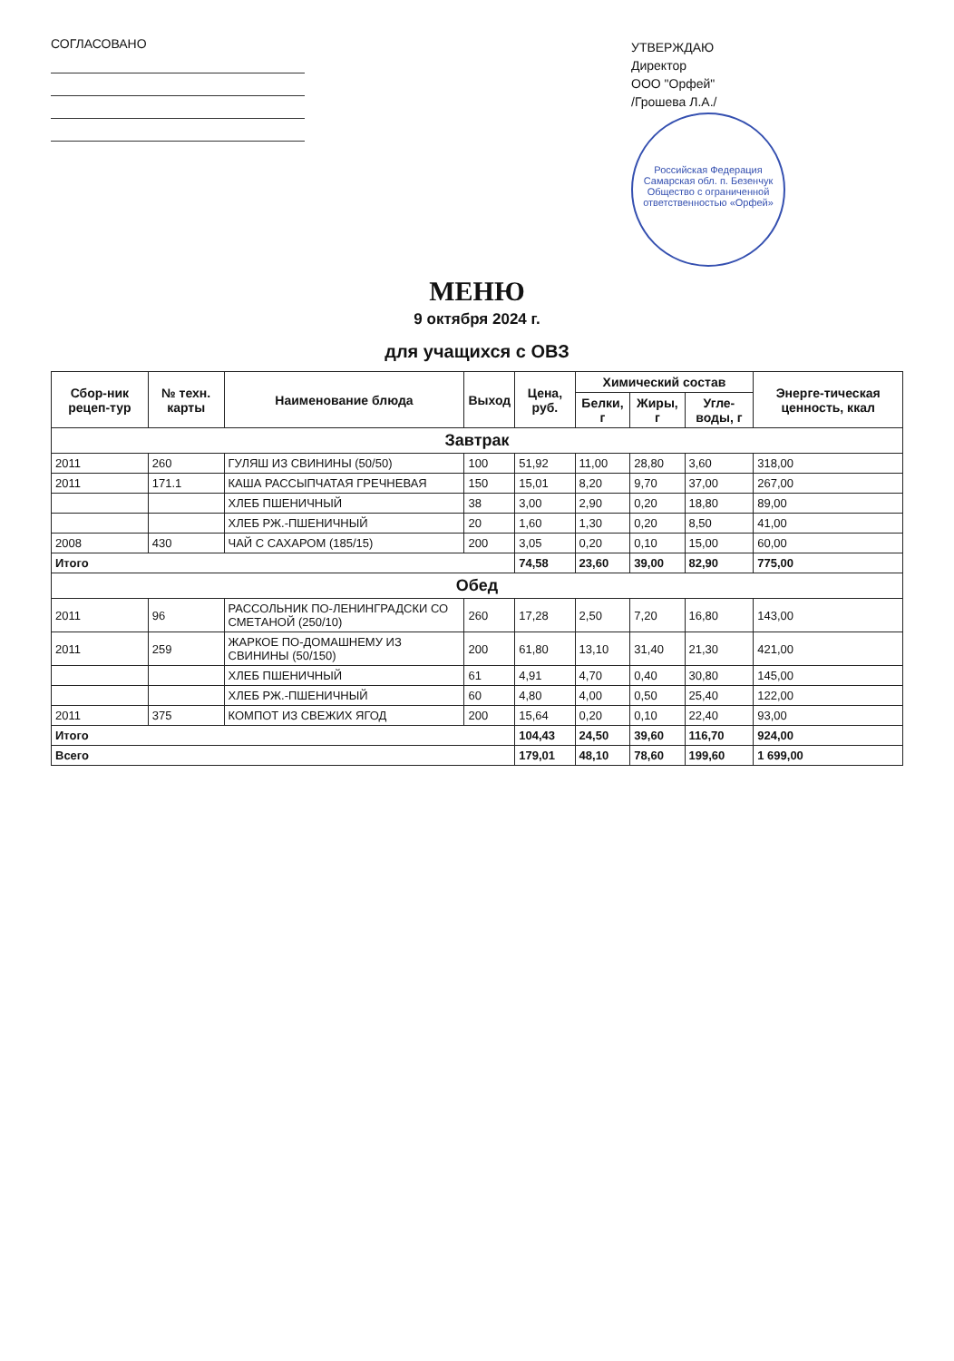СОГЛАСОВАНО
УТВЕРЖДАЮ
Директор
ООО "Орфей"
/Грошева Л.А./
Российская Федерация Самарская обл. п. Безенчук Общество с ограниченной ответственностью «Орфей»
МЕНЮ
9 октября 2024 г.
для учащихся с ОВЗ
| Сбор-ник рецеп-тур | № техн. карты | Наименование блюда | Выход | Цена, руб. | Химический состав | | | Энерге-тическая ценность, ккал |
| --- | --- | --- | --- | --- | --- | --- | --- | --- |
| | | | | | Белки, г | Жиры, г | Угле-воды, г | |
| Завтрак | | | | | | | | |
| 2011 | 260 | ГУЛЯШ ИЗ СВИНИНЫ (50/50) | 100 | 51,92 | 11,00 | 28,80 | 3,60 | 318,00 |
| 2011 | 171.1 | КАША РАССЫПЧАТАЯ ГРЕЧНЕВАЯ | 150 | 15,01 | 8,20 | 9,70 | 37,00 | 267,00 |
| | | ХЛЕБ ПШЕНИЧНЫЙ | 38 | 3,00 | 2,90 | 0,20 | 18,80 | 89,00 |
| | | ХЛЕБ РЖ.-ПШЕНИЧНЫЙ | 20 | 1,60 | 1,30 | 0,20 | 8,50 | 41,00 |
| 2008 | 430 | ЧАЙ С САХАРОМ (185/15) | 200 | 3,05 | 0,20 | 0,10 | 15,00 | 60,00 |
| Итого | | | | 74,58 | 23,60 | 39,00 | 82,90 | 775,00 |
| Обед | | | | | | | | |
| 2011 | 96 | РАССОЛЬНИК ПО-ЛЕНИНГРАДСКИ СО СМЕТАНОЙ (250/10) | 260 | 17,28 | 2,50 | 7,20 | 16,80 | 143,00 |
| 2011 | 259 | ЖАРКОЕ ПО-ДОМАШНЕМУ ИЗ СВИНИНЫ (50/150) | 200 | 61,80 | 13,10 | 31,40 | 21,30 | 421,00 |
| | | ХЛЕБ ПШЕНИЧНЫЙ | 61 | 4,91 | 4,70 | 0,40 | 30,80 | 145,00 |
| | | ХЛЕБ РЖ.-ПШЕНИЧНЫЙ | 60 | 4,80 | 4,00 | 0,50 | 25,40 | 122,00 |
| 2011 | 375 | КОМПОТ ИЗ СВЕЖИХ ЯГОД | 200 | 15,64 | 0,20 | 0,10 | 22,40 | 93,00 |
| Итого | | | | 104,43 | 24,50 | 39,60 | 116,70 | 924,00 |
| Всего | | | | 179,01 | 48,10 | 78,60 | 199,60 | 1 699,00 |